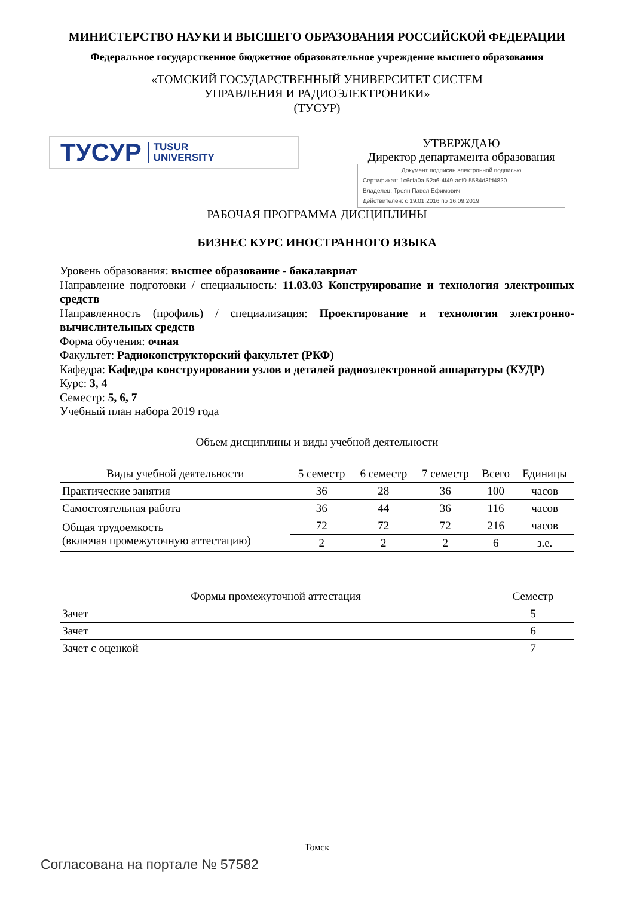МИНИСТЕРСТВО НАУКИ И ВЫСШЕГО ОБРАЗОВАНИЯ РОССИЙСКОЙ ФЕДЕРАЦИИ
Федеральное государственное бюджетное образовательное учреждение высшего образования
«ТОМСКИЙ ГОСУДАРСТВЕННЫЙ УНИВЕРСИТЕТ СИСТЕМ
УПРАВЛЕНИЯ И РАДИОЭЛЕКТРОНИКИ»
(ТУСУР)
ТУСУР TUSUR
UNIVERSITY
УТВЕРЖДАЮ
Директор департамента образования
Документ подписан электронной подписью
Сертификат: 1c6cfa0a-52a6-4f49-aef0-5584d3fd4820
Владелец: Троян Павел Ефимович
Действителен: с 19.01.2016 по 16.09.2019
РАБОЧАЯ ПРОГРАММА ДИСЦИПЛИНЫ
БИЗНЕС КУРС ИНОСТРАННОГО ЯЗЫКА
Уровень образования: высшее образование - бакалавриат
Направление подготовки / специальность: 11.03.03 Конструирование и технология электронных средств
Направленность (профиль) / специализация: Проектирование и технология электронно-вычислительных средств
Форма обучения: очная
Факультет: Радиоконструкторский факультет (РКФ)
Кафедра: Кафедра конструирования узлов и деталей радиоэлектронной аппаратуры (КУДР)
Курс: 3, 4
Семестр: 5, 6, 7
Учебный план набора 2019 года
Объем дисциплины и виды учебной деятельности
| Виды учебной деятельности | 5 семестр | 6 семестр | 7 семестр | Всего | Единицы |
| --- | --- | --- | --- | --- | --- |
| Практические занятия | 36 | 28 | 36 | 100 | часов |
| Самостоятельная работа | 36 | 44 | 36 | 116 | часов |
| Общая трудоемкость (включая промежуточную аттестацию) | 72 | 72 | 72 | 216 | часов |
| | 2 | 2 | 2 | 6 | з.е. |
| Формы промежуточной аттестация | Семестр |
| --- | --- |
| Зачет | 5 |
| Зачет | 6 |
| Зачет с оценкой | 7 |
Томск
Согласована на портале № 57582